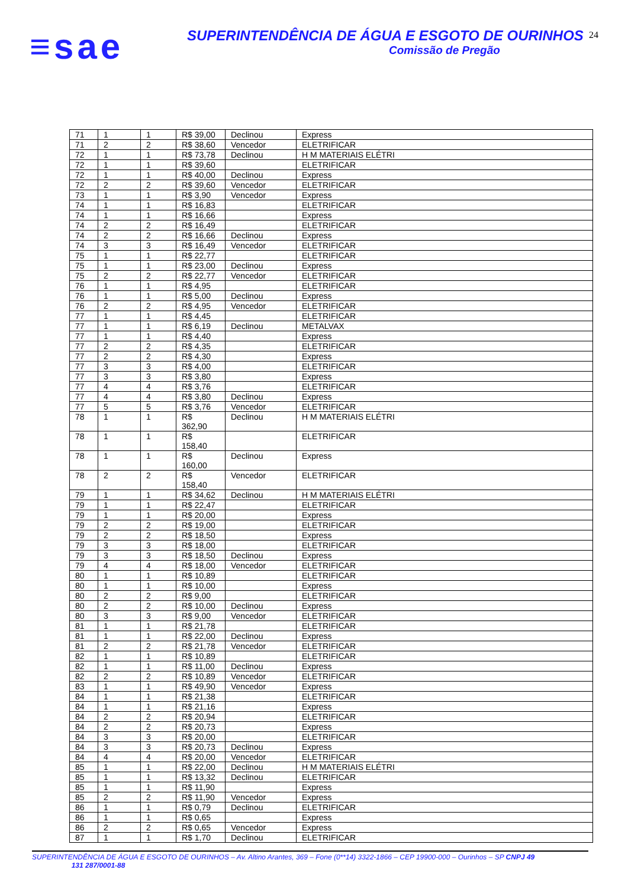≡sae
SUPERINTENDÊNCIA DE ÁGUA E ESGOTO DE OURINHOS
Comissão de Pregão
24
| 71 | 1 | 1 | R$ 39,00 | Declinou | Express |
| 71 | 2 | 2 | R$ 38,60 | Vencedor | ELETRIFICAR |
| 72 | 1 | 1 | R$ 73,78 | Declinou | H M MATERIAIS ELÉTRI |
| 72 | 1 | 1 | R$ 39,60 | | ELETRIFICAR |
| 72 | 1 | 1 | R$ 40,00 | Declinou | Express |
| 72 | 2 | 2 | R$ 39,60 | Vencedor | ELETRIFICAR |
| 73 | 1 | 1 | R$ 3,90 | Vencedor | Express |
| 74 | 1 | 1 | R$ 16,83 | | ELETRIFICAR |
| 74 | 1 | 1 | R$ 16,66 | | Express |
| 74 | 2 | 2 | R$ 16,49 | | ELETRIFICAR |
| 74 | 2 | 2 | R$ 16,66 | Declinou | Express |
| 74 | 3 | 3 | R$ 16,49 | Vencedor | ELETRIFICAR |
| 75 | 1 | 1 | R$ 22,77 | | ELETRIFICAR |
| 75 | 1 | 1 | R$ 23,00 | Declinou | Express |
| 75 | 2 | 2 | R$ 22,77 | Vencedor | ELETRIFICAR |
| 76 | 1 | 1 | R$ 4,95 | | ELETRIFICAR |
| 76 | 1 | 1 | R$ 5,00 | Declinou | Express |
| 76 | 2 | 2 | R$ 4,95 | Vencedor | ELETRIFICAR |
| 77 | 1 | 1 | R$ 4,45 | | ELETRIFICAR |
| 77 | 1 | 1 | R$ 6,19 | Declinou | METALVAX |
| 77 | 1 | 1 | R$ 4,40 | | Express |
| 77 | 2 | 2 | R$ 4,35 | | ELETRIFICAR |
| 77 | 2 | 2 | R$ 4,30 | | Express |
| 77 | 3 | 3 | R$ 4,00 | | ELETRIFICAR |
| 77 | 3 | 3 | R$ 3,80 | | Express |
| 77 | 4 | 4 | R$ 3,76 | | ELETRIFICAR |
| 77 | 4 | 4 | R$ 3,80 | Declinou | Express |
| 77 | 5 | 5 | R$ 3,76 | Vencedor | ELETRIFICAR |
| 78 | 1 | 1 | R$ 362,90 | Declinou | H M MATERIAIS ELÉTRI |
| 78 | 1 | 1 | R$ 158,40 | | ELETRIFICAR |
| 78 | 1 | 1 | R$ 160,00 | Declinou | Express |
| 78 | 2 | 2 | R$ 158,40 | Vencedor | ELETRIFICAR |
| 79 | 1 | 1 | R$ 34,62 | Declinou | H M MATERIAIS ELÉTRI |
| 79 | 1 | 1 | R$ 22,47 | | ELETRIFICAR |
| 79 | 1 | 1 | R$ 20,00 | | Express |
| 79 | 2 | 2 | R$ 19,00 | | ELETRIFICAR |
| 79 | 2 | 2 | R$ 18,50 | | Express |
| 79 | 3 | 3 | R$ 18,00 | | ELETRIFICAR |
| 79 | 3 | 3 | R$ 18,50 | Declinou | Express |
| 79 | 4 | 4 | R$ 18,00 | Vencedor | ELETRIFICAR |
| 80 | 1 | 1 | R$ 10,89 | | ELETRIFICAR |
| 80 | 1 | 1 | R$ 10,00 | | Express |
| 80 | 2 | 2 | R$ 9,00 | | ELETRIFICAR |
| 80 | 2 | 2 | R$ 10,00 | Declinou | Express |
| 80 | 3 | 3 | R$ 9,00 | Vencedor | ELETRIFICAR |
| 81 | 1 | 1 | R$ 21,78 | | ELETRIFICAR |
| 81 | 1 | 1 | R$ 22,00 | Declinou | Express |
| 81 | 2 | 2 | R$ 21,78 | Vencedor | ELETRIFICAR |
| 82 | 1 | 1 | R$ 10,89 | | ELETRIFICAR |
| 82 | 1 | 1 | R$ 11,00 | Declinou | Express |
| 82 | 2 | 2 | R$ 10,89 | Vencedor | ELETRIFICAR |
| 83 | 1 | 1 | R$ 49,90 | Vencedor | Express |
| 84 | 1 | 1 | R$ 21,38 | | ELETRIFICAR |
| 84 | 1 | 1 | R$ 21,16 | | Express |
| 84 | 2 | 2 | R$ 20,94 | | ELETRIFICAR |
| 84 | 2 | 2 | R$ 20,73 | | Express |
| 84 | 3 | 3 | R$ 20,00 | | ELETRIFICAR |
| 84 | 3 | 3 | R$ 20,73 | Declinou | Express |
| 84 | 4 | 4 | R$ 20,00 | Vencedor | ELETRIFICAR |
| 85 | 1 | 1 | R$ 22,00 | Declinou | H M MATERIAIS ELÉTRI |
| 85 | 1 | 1 | R$ 13,32 | Declinou | ELETRIFICAR |
| 85 | 1 | 1 | R$ 11,90 | | Express |
| 85 | 2 | 2 | R$ 11,90 | Vencedor | Express |
| 86 | 1 | 1 | R$ 0,79 | Declinou | ELETRIFICAR |
| 86 | 1 | 1 | R$ 0,65 | | Express |
| 86 | 2 | 2 | R$ 0,65 | Vencedor | Express |
| 87 | 1 | 1 | R$ 1,70 | Declinou | ELETRIFICAR |
SUPERINTENDÊNCIA DE ÁGUA E ESGOTO DE OURINHOS – Av. Altino Arantes, 369 – Fone (0**14) 3322-1866 – CEP 19900-000 – Ourinhos – SP CNPJ 49
131 287/0001-88